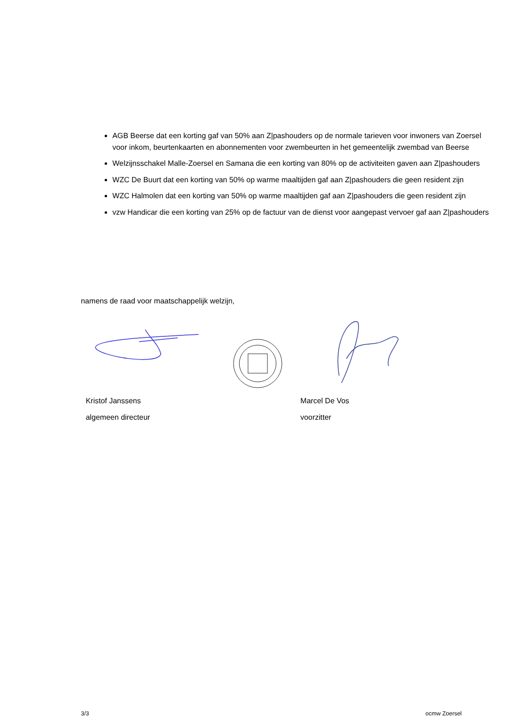AGB Beerse dat een korting gaf van 50% aan Z|pashouders op de normale tarieven voor inwoners van Zoersel voor inkom, beurtenkaarten en abonnementen voor zwembeurten in het gemeentelijk zwembad van Beerse
Welzijnsschakel Malle-Zoersel en Samana die een korting van 80% op de activiteiten gaven aan Z|pashouders
WZC De Buurt dat een korting van 50% op warme maaltijden gaf aan Z|pashouders die geen resident zijn
WZC Halmolen dat een korting van 50% op warme maaltijden gaf aan Z|pashouders die geen resident zijn
vzw Handicar die een korting van 25% op de factuur van de dienst voor aangepast vervoer gaf aan Z|pashouders
namens de raad voor maatschappelijk welzijn,
Kristof Janssens
algemeen directeur
Marcel De Vos
voorzitter
3/3 ocmw Zoersel